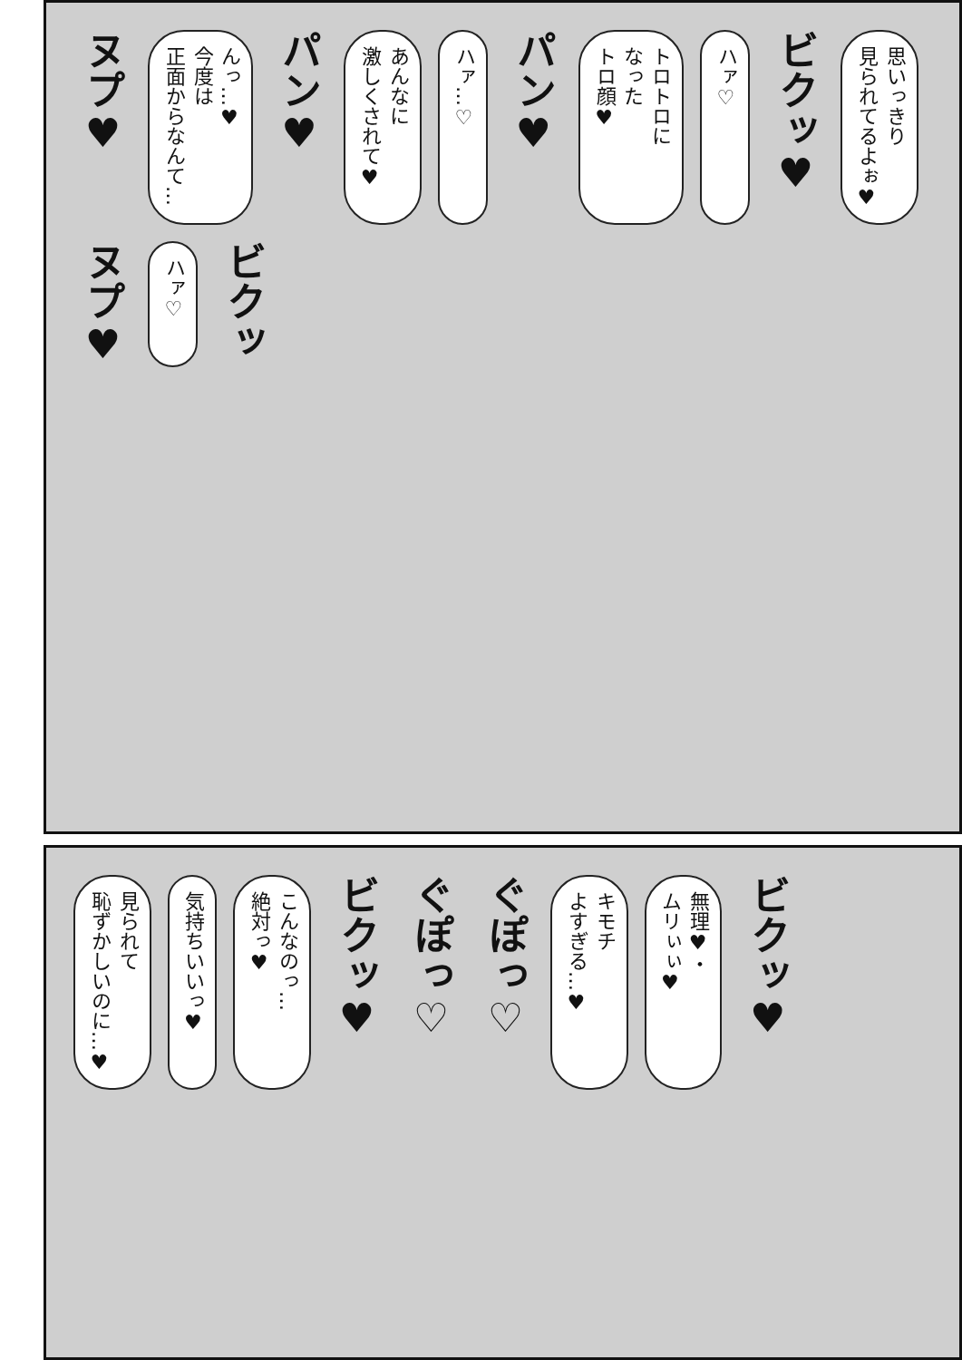ヌプ♥
んっ…♥
今度は
正面からなんて…
パン♥
あんなに
激しくされて♥
ハァ…♡
パン♥
トロトロに
なった
トロ顔♥
ハァ♡
ビクッ♥
思いっきり
見られてるよぉ♥
ヌプ♥
ハァ♡
ビクッ
見られて
恥ずかしいのに…♥
気持ちいいっ♥
こんなのっ…
絶対っ♥
ビクッ♥
ぐぽっ♡
ぐぽっ♡
キモチ
よすぎる…♥
無理♥・
ムリぃぃ♥
ビクッ♥